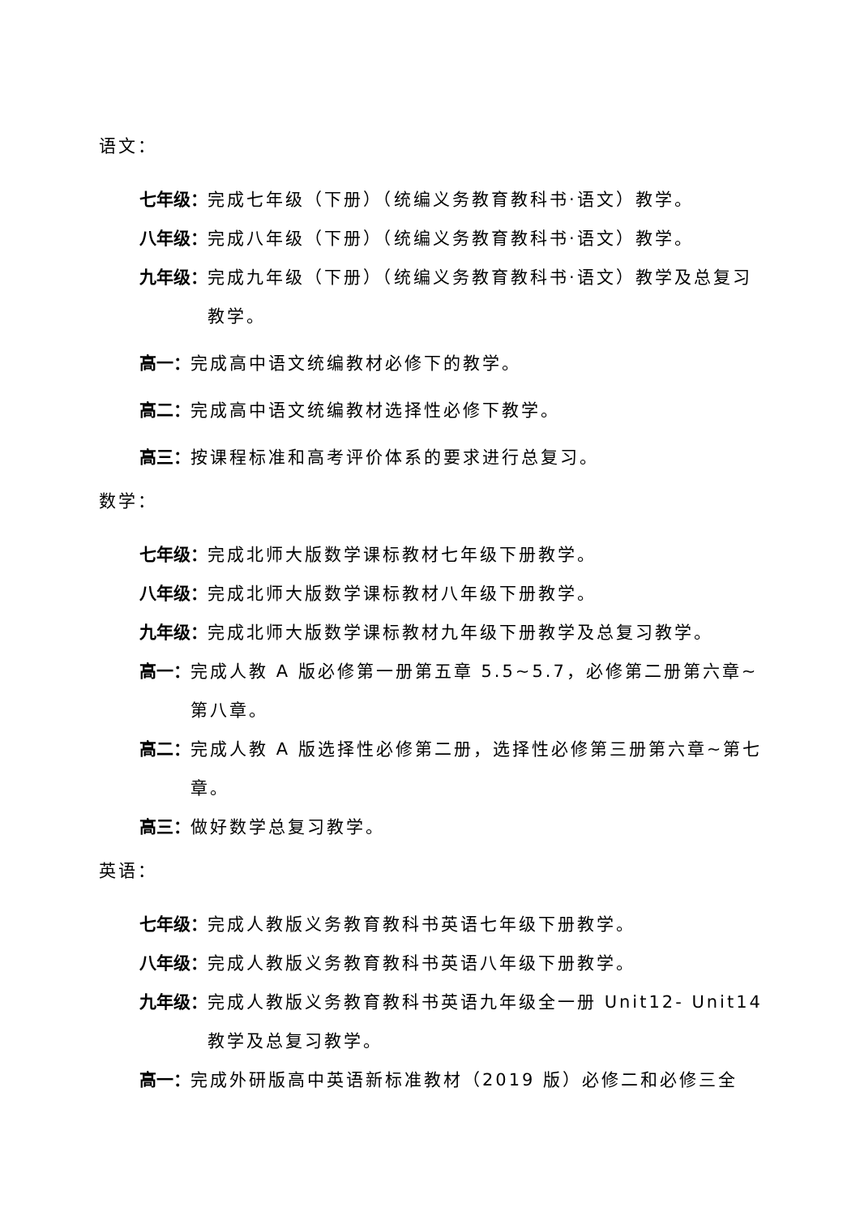语文：
七年级： 完成七年级（下册）（统编义务教育教科书·语文）教学。
八年级： 完成八年级（下册）（统编义务教育教科书·语文）教学。
九年级： 完成九年级（下册）（统编义务教育教科书·语文）教学及总复习教学。
高一： 完成高中语文统编教材必修下的教学。
高二： 完成高中语文统编教材选择性必修下教学。
高三： 按课程标准和高考评价体系的要求进行总复习。
数学：
七年级： 完成北师大版数学课标教材七年级下册教学。
八年级： 完成北师大版数学课标教材八年级下册教学。
九年级： 完成北师大版数学课标教材九年级下册教学及总复习教学。
高一： 完成人教 A 版必修第一册第五章 5.5~5.7，必修第二册第六章~第八章。
高二： 完成人教 A 版选择性必修第二册，选择性必修第三册第六章~第七章。
高三： 做好数学总复习教学。
英语：
七年级： 完成人教版义务教育教科书英语七年级下册教学。
八年级： 完成人教版义务教育教科书英语八年级下册教学。
九年级： 完成人教版义务教育教科书英语九年级全一册 Unit12- Unit14 教学及总复习教学。
高一： 完成外研版高中英语新标准教材（2019 版）必修二和必修三全